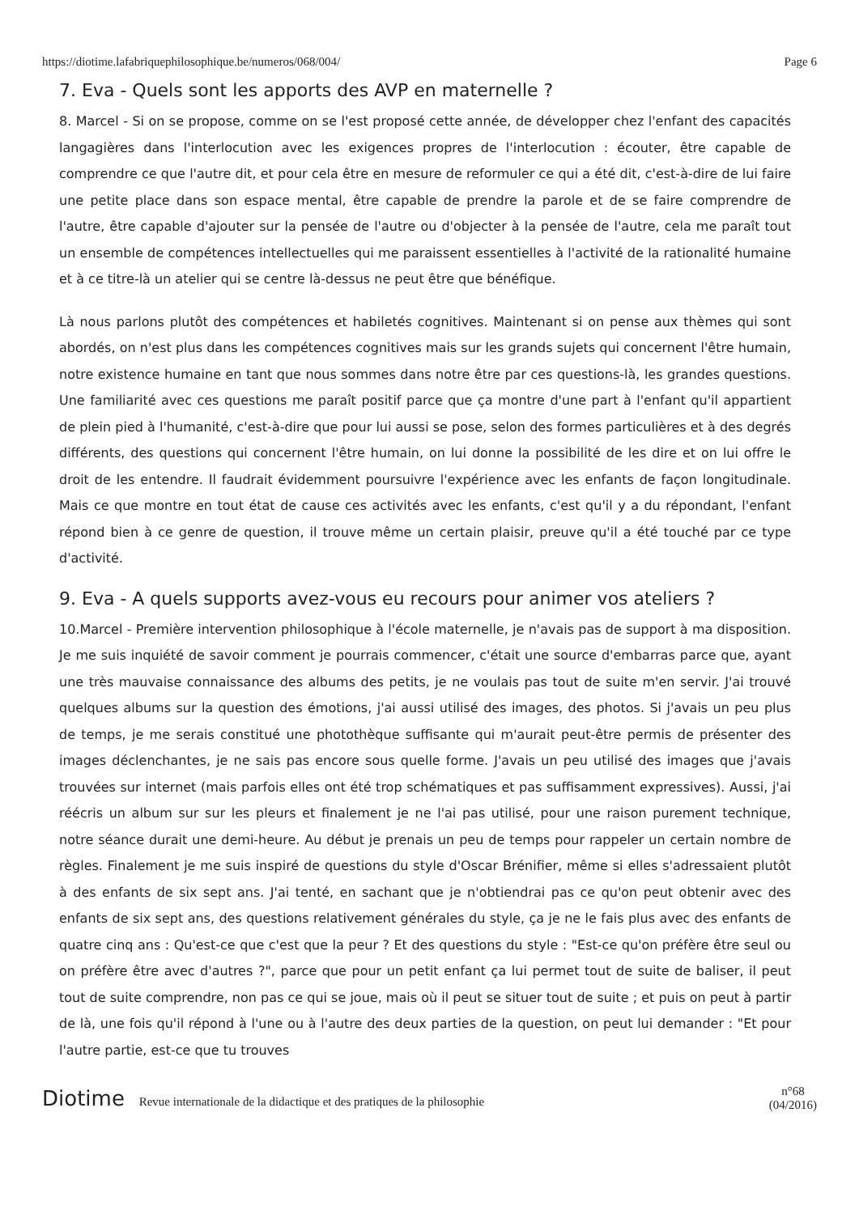https://diotime.lafabriquephilosophique.be/numeros/068/004/ Page 6
7. Eva - Quels sont les apports des AVP en maternelle ?
8. Marcel - Si on se propose, comme on se l'est proposé cette année, de développer chez l'enfant des capacités langagières dans l'interlocution avec les exigences propres de l'interlocution : écouter, être capable de comprendre ce que l'autre dit, et pour cela être en mesure de reformuler ce qui a été dit, c'est-à-dire de lui faire une petite place dans son espace mental, être capable de prendre la parole et de se faire comprendre de l'autre, être capable d'ajouter sur la pensée de l'autre ou d'objecter à la pensée de l'autre, cela me paraît tout un ensemble de compétences intellectuelles qui me paraissent essentielles à l'activité de la rationalité humaine et à ce titre-là un atelier qui se centre là-dessus ne peut être que bénéfique.
Là nous parlons plutôt des compétences et habiletés cognitives. Maintenant si on pense aux thèmes qui sont abordés, on n'est plus dans les compétences cognitives mais sur les grands sujets qui concernent l'être humain, notre existence humaine en tant que nous sommes dans notre être par ces questions-là, les grandes questions. Une familiarité avec ces questions me paraît positif parce que ça montre d'une part à l'enfant qu'il appartient de plein pied à l'humanité, c'est-à-dire que pour lui aussi se pose, selon des formes particulières et à des degrés différents, des questions qui concernent l'être humain, on lui donne la possibilité de les dire et on lui offre le droit de les entendre. Il faudrait évidemment poursuivre l'expérience avec les enfants de façon longitudinale. Mais ce que montre en tout état de cause ces activités avec les enfants, c'est qu'il y a du répondant, l'enfant répond bien à ce genre de question, il trouve même un certain plaisir, preuve qu'il a été touché par ce type d'activité.
9. Eva - A quels supports avez-vous eu recours pour animer vos ateliers ?
10.Marcel - Première intervention philosophique à l'école maternelle, je n'avais pas de support à ma disposition. Je me suis inquiété de savoir comment je pourrais commencer, c'était une source d'embarras parce que, ayant une très mauvaise connaissance des albums des petits, je ne voulais pas tout de suite m'en servir. J'ai trouvé quelques albums sur la question des émotions, j'ai aussi utilisé des images, des photos. Si j'avais un peu plus de temps, je me serais constitué une photothèque suffisante qui m'aurait peut-être permis de présenter des images déclenchantes, je ne sais pas encore sous quelle forme. J'avais un peu utilisé des images que j'avais trouvées sur internet (mais parfois elles ont été trop schématiques et pas suffisamment expressives). Aussi, j'ai réécris un album sur sur les pleurs et finalement je ne l'ai pas utilisé, pour une raison purement technique, notre séance durait une demi-heure. Au début je prenais un peu de temps pour rappeler un certain nombre de règles. Finalement je me suis inspiré de questions du style d'Oscar Brénifier, même si elles s'adressaient plutôt à des enfants de six sept ans. J'ai tenté, en sachant que je n'obtiendrai pas ce qu'on peut obtenir avec des enfants de six sept ans, des questions relativement générales du style, ça je ne le fais plus avec des enfants de quatre cinq ans : Qu'est-ce que c'est que la peur ? Et des questions du style : "Est-ce qu'on préfère être seul ou on préfère être avec d'autres ?", parce que pour un petit enfant ça lui permet tout de suite de baliser, il peut tout de suite comprendre, non pas ce qui se joue, mais où il peut se situer tout de suite ; et puis on peut à partir de là, une fois qu'il répond à l'une ou à l'autre des deux parties de la question, on peut lui demander : "Et pour l'autre partie, est-ce que tu trouves
Diotime Revue internationale de la didactique et des pratiques de la philosophie
n°68
(04/2016)